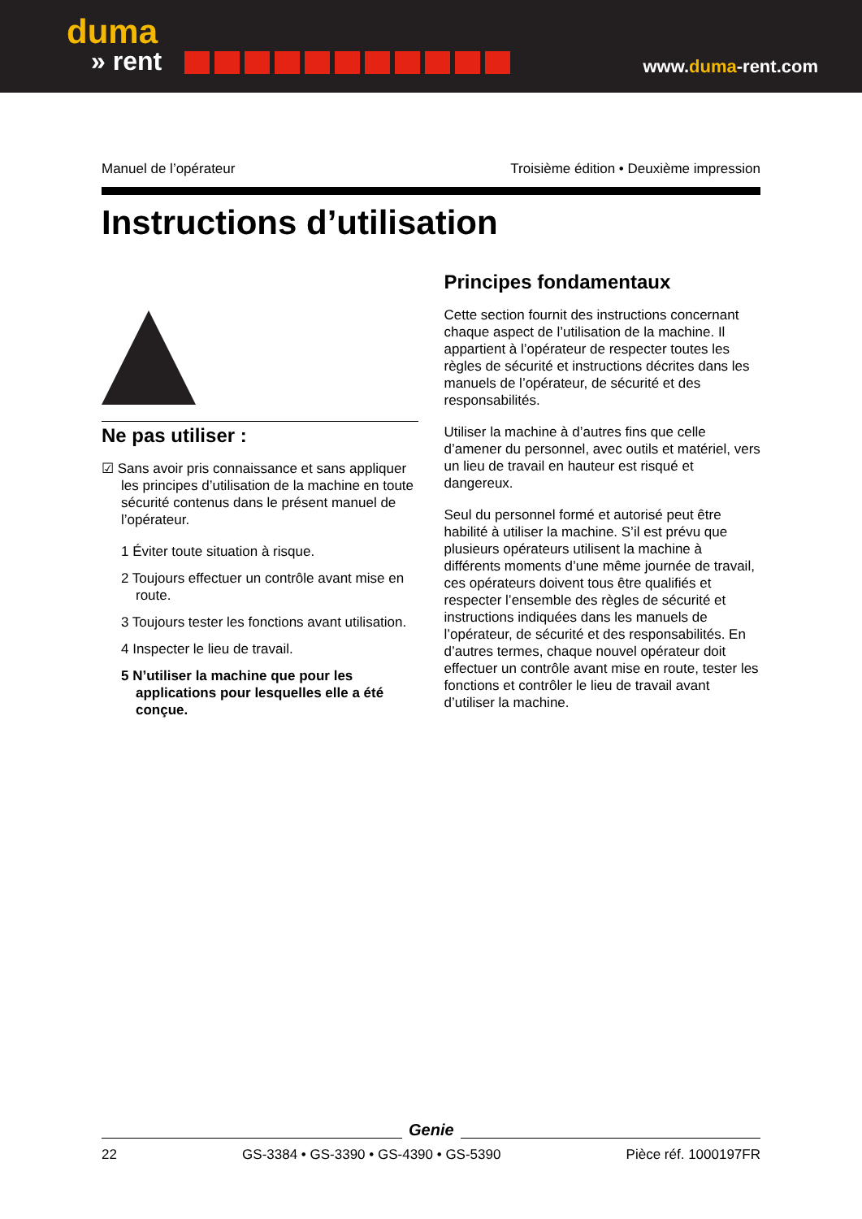duma
» rent
www.duma-rent.com
Manuel de l’opérateur Troisième édition • Deuxième impression
Instructions d’utilisation
Ne pas utiliser :
☑ Sans avoir pris connaissance et sans appliquer les principes d’utilisation de la machine en toute sécurité contenus dans le présent manuel de l’opérateur.
1 Éviter toute situation à risque.
2 Toujours effectuer un contrôle avant mise en route.
3 Toujours tester les fonctions avant utilisation.
4 Inspecter le lieu de travail.
5 N’utiliser la machine que pour les applications pour lesquelles elle a été conçue.
Principes fondamentaux
Cette section fournit des instructions concernant chaque aspect de l’utilisation de la machine. Il appartient à l’opérateur de respecter toutes les règles de sécurité et instructions décrites dans les manuels de l’opérateur, de sécurité et des responsabilités.
Utiliser la machine à d’autres fins que celle d’amener du personnel, avec outils et matériel, vers un lieu de travail en hauteur est risqué et dangereux.
Seul du personnel formé et autorisé peut être habilité à utiliser la machine. S’il est prévu que plusieurs opérateurs utilisent la machine à différents moments d’une même journée de travail, ces opérateurs doivent tous être qualifiés et respecter l’ensemble des règles de sécurité et instructions indiquées dans les manuels de l’opérateur, de sécurité et des responsabilités. En d’autres termes, chaque nouvel opérateur doit effectuer un contrôle avant mise en route, tester les fonctions et contrôler le lieu de travail avant d’utiliser la machine.
Genie
22 GS-3384 • GS-3390 • GS-4390 • GS-5390 Pièce réf. 1000197FR